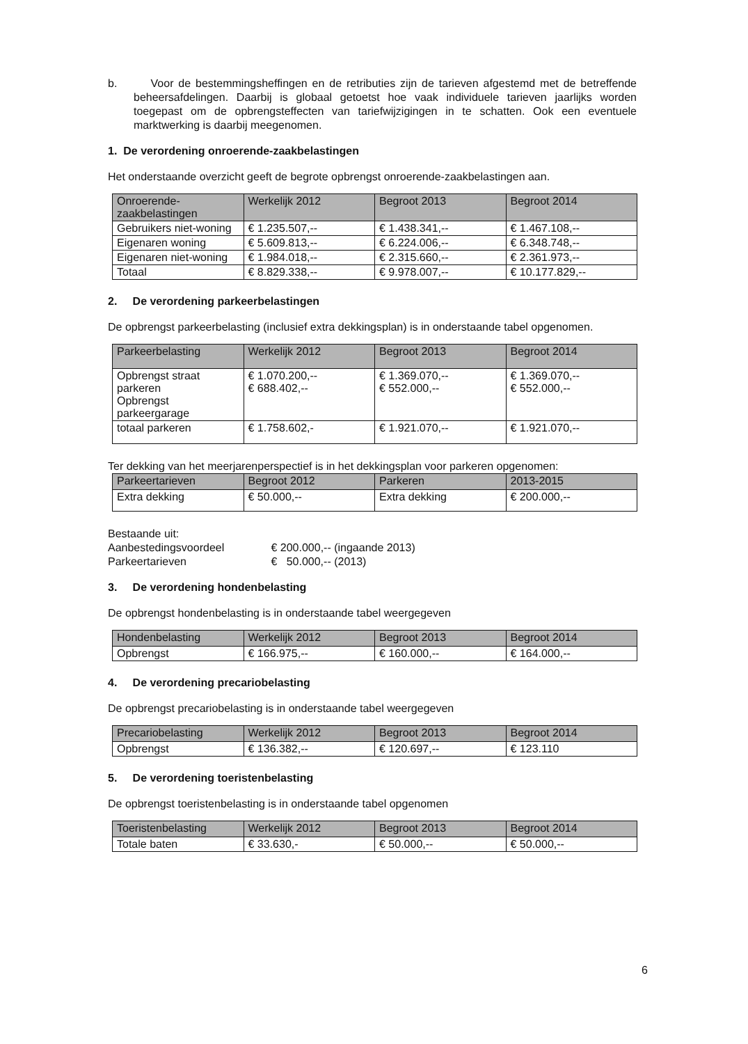b. Voor de bestemmingsheffingen en de retributies zijn de tarieven afgestemd met de betreffende beheersafdelingen. Daarbij is globaal getoetst hoe vaak individuele tarieven jaarlijks worden toegepast om de opbrengsteffecten van tariefwijzigingen in te schatten. Ook een eventuele marktwerking is daarbij meegenomen.
1. De verordening onroerende-zaakbelastingen
Het onderstaande overzicht geeft de begrote opbrengst onroerende-zaakbelastingen aan.
| Onroerende-zaakbelastingen | Werkelijk 2012 | Begroot 2013 | Begroot 2014 |
| --- | --- | --- | --- |
| Gebruikers niet-woning | € 1.235.507,-- | € 1.438.341,-- | € 1.467.108,-- |
| Eigenaren woning | € 5.609.813,-- | € 6.224.006,-- | € 6.348.748,-- |
| Eigenaren niet-woning | € 1.984.018,-- | € 2.315.660,-- | € 2.361.973,-- |
| Totaal | € 8.829.338,-- | € 9.978.007,-- | € 10.177.829,-- |
2. De verordening parkeerbelastingen
De opbrengst parkeerbelasting (inclusief extra dekkingsplan) is in onderstaande tabel opgenomen.
| Parkeerbelasting | Werkelijk 2012 | Begroot 2013 | Begroot 2014 |
| --- | --- | --- | --- |
| Opbrengst straat parkeren Opbrengst parkeergarage | € 1.070.200,-- € 688.402,-- | € 1.369.070,-- € 552.000,-- | € 1.369.070,-- € 552.000,-- |
| totaal parkeren | € 1.758.602,- | € 1.921.070,-- | € 1.921.070,-- |
Ter dekking van het meerjarenperspectief is in het dekkingsplan voor parkeren opgenomen:
| Parkeertarieven | Begroot 2012 | Parkeren | 2013-2015 |
| --- | --- | --- | --- |
| Extra dekking | € 50.000,-- | Extra dekking | € 200.000,-- |
Bestaande uit:
Aanbestedingsvoordeel € 200.000,-- (ingaande 2013)
Parkeertarieven € 50.000,-- (2013)
3. De verordening hondenbelasting
De opbrengst hondenbelasting is in onderstaande tabel weergegeven
| Hondenbelasting | Werkelijk 2012 | Begroot 2013 | Begroot 2014 |
| --- | --- | --- | --- |
| Opbrengst | € 166.975,-- | € 160.000,-- | € 164.000,-- |
4. De verordening precariobelasting
De opbrengst precariobelasting is in onderstaande tabel weergegeven
| Precariobelasting | Werkelijk 2012 | Begroot 2013 | Begroot 2014 |
| --- | --- | --- | --- |
| Opbrengst | € 136.382,-- | € 120.697,-- | € 123.110 |
5. De verordening toeristenbelasting
De opbrengst toeristenbelasting is in onderstaande tabel opgenomen
| Toeristenbelasting | Werkelijk 2012 | Begroot 2013 | Begroot 2014 |
| --- | --- | --- | --- |
| Totale baten | € 33.630,- | € 50.000,-- | € 50.000,-- |
6